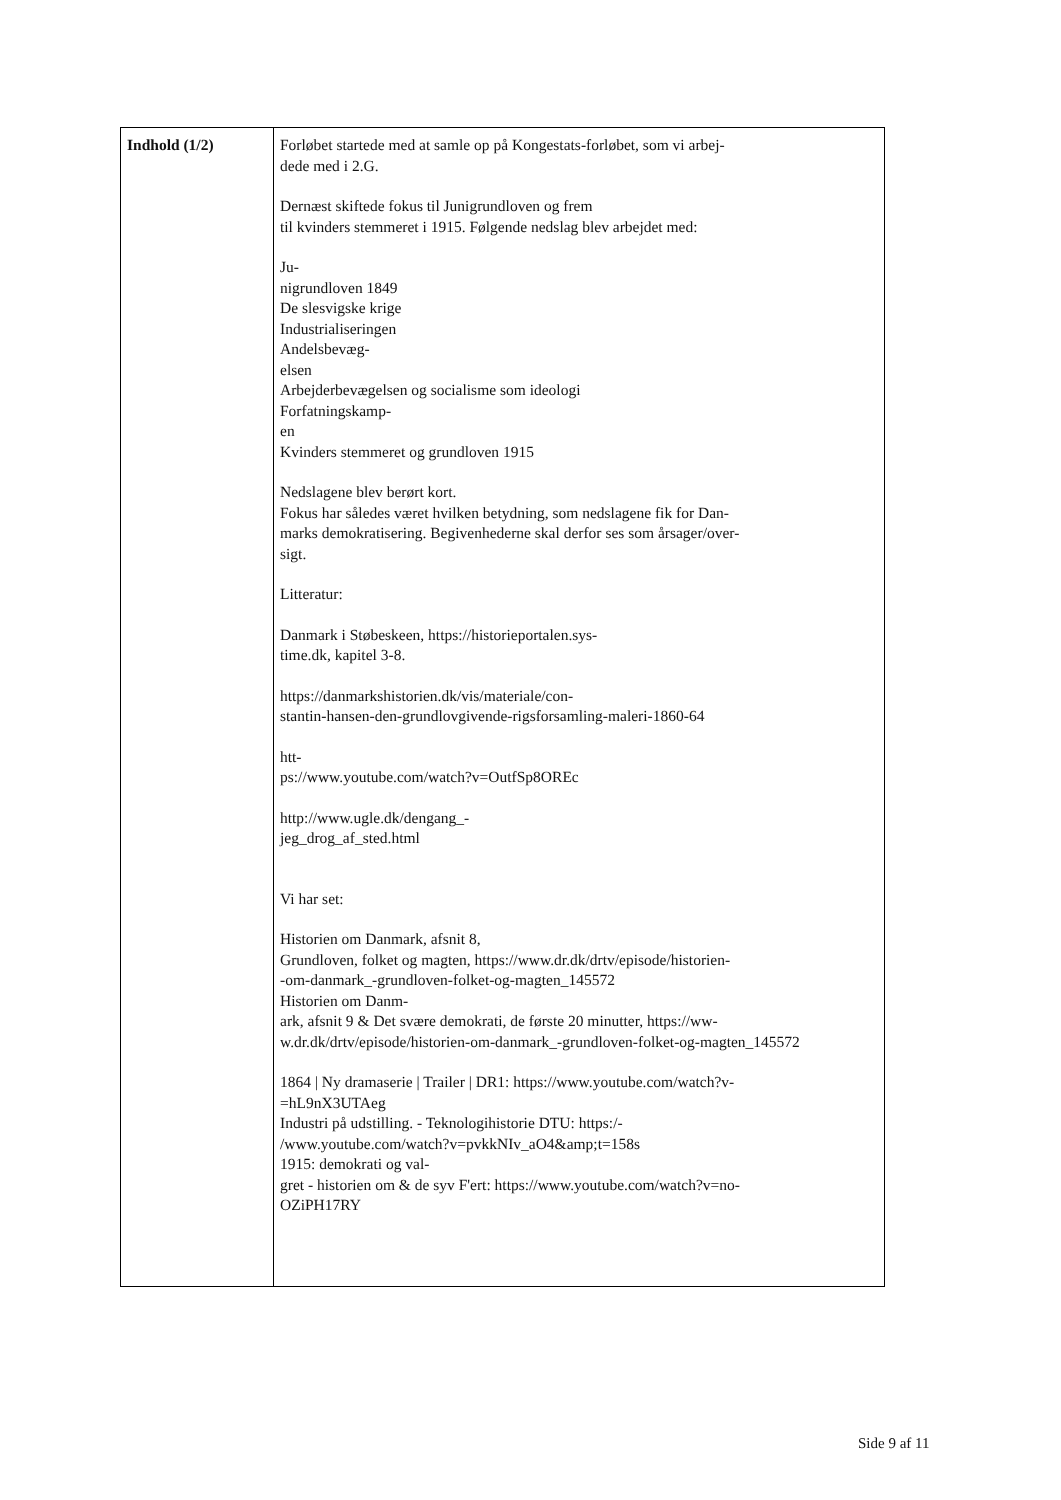| Indhold (1/2) | Forløbet startede med at samle op på Kongestats-forløbet, som vi arbej- dede med i 2.G. Dernæst skiftede fokus til Junigrundloven og frem til kvinders stemmeret i 1915. Følgende nedslag blev arbejdet med: Ju- nigrundloven 1849 De slesvigske krige Industrialiseringen Andelsbevæg- elsen Arbejderbevægelsen og socialisme som ideologi Forfatningskamp- en Kvinders stemmeret og grundloven 1915 Nedslagene blev berørt kort. Fokus har således været hvilken betydning, som nedslagene fik for Dan- marks demokratisering. Begivenhederne skal derfor ses som årsager/over- sigt. Litteratur: Danmark i Støbeskeen, https://historieportalen.sys- time.dk, kapitel 3-8. https://danmarkshistorien.dk/vis/materiale/con- stantin-hansen-den-grundlovgivende-rigsforsamling-maleri-1860-64 htt- ps://www.youtube.com/watch?v=OutfSp8OREc http://www.ugle.dk/dengang_- jeg_drog_af_sted.html Vi har set: Historien om Danmark, afsnit 8, Grundloven, folket og magten, https://www.dr.dk/drtv/episode/historien- -om-danmark_-grundloven-folket-og-magten_145572 Historien om Danm- ark, afsnit 9 & Det svære demokrati, de første 20 minutter, https://ww- w.dr.dk/drtv/episode/historien-om-danmark_-grundloven-folket-og-magten_145572 1864 / Ny dramaserie / Trailer / DR1: https://www.youtube.com/watch?v- =hL9nX3UTAeg Industri på udstilling. - Teknologihistorie DTU: https:/- /www.youtube.com/watch?v=pvkkNIv_aO4&amp;t=158s 1915: demokrati og val- gret - historien om & de syv F'ert: https://www.youtube.com/watch?v=no- OZiPH17RY |
Side 9 af 11